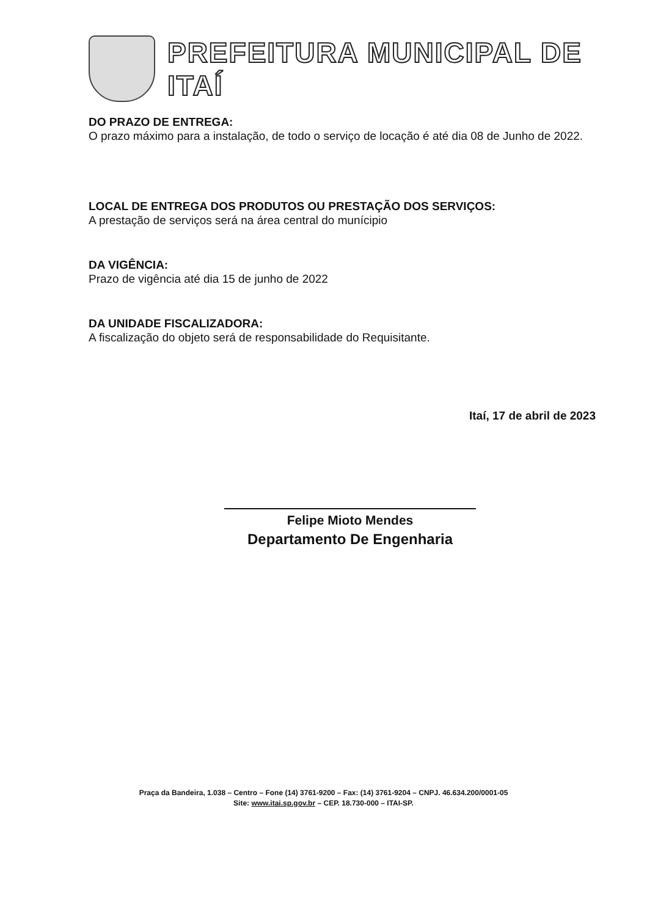PREFEITURA MUNICIPAL DE ITAÍ
DO PRAZO DE ENTREGA:
O prazo máximo para a instalação, de todo o serviço de locação é até dia 08 de Junho de 2022.
LOCAL DE ENTREGA DOS PRODUTOS OU PRESTAÇÃO DOS SERVIÇOS:
A prestação de serviços será na área central do munícipio
DA VIGÊNCIA:
Prazo de vigência até dia 15 de junho de 2022
DA UNIDADE FISCALIZADORA:
A fiscalização do objeto será de responsabilidade do Requisitante.
Itaí, 17 de abril de 2023
Felipe Mioto Mendes
Departamento De Engenharia
Praça da Bandeira, 1.038 – Centro – Fone (14) 3761-9200 – Fax: (14) 3761-9204 – CNPJ. 46.634.200/0001-05
Site: www.itai.sp.gov.br – CEP. 18.730-000 – ITAI-SP.